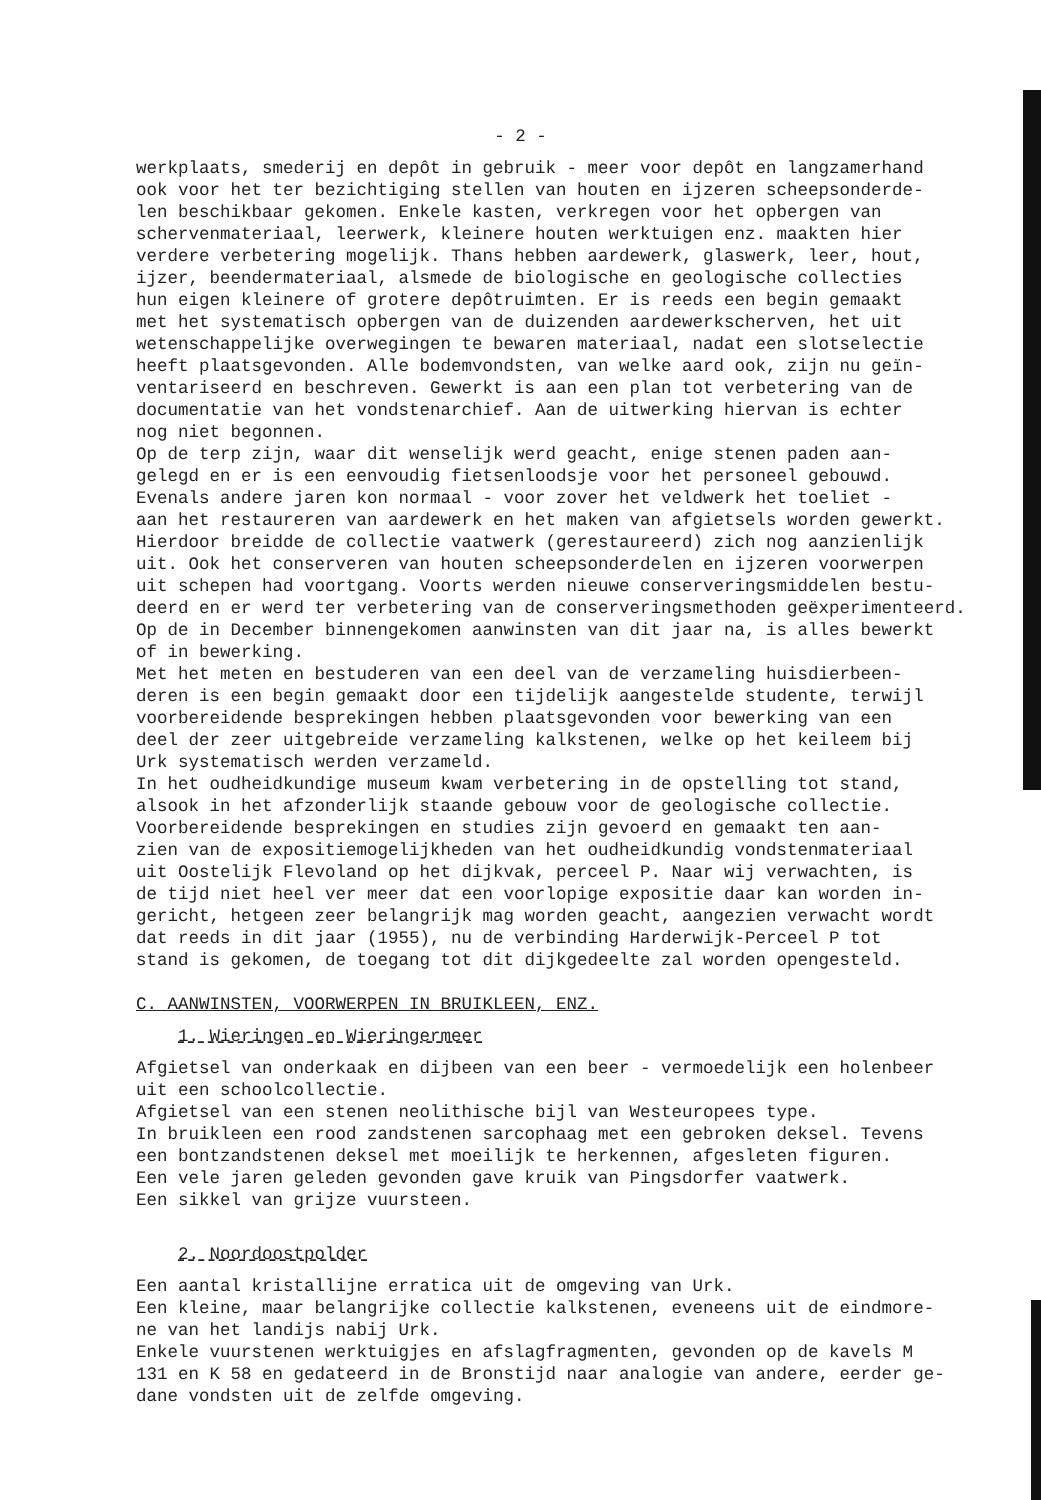- 2 -
werkplaats, smederij en depôt in gebruik - meer voor depôt en langzamerhand ook voor het ter bezichtiging stellen van houten en ijzeren scheepsonderde- len beschikbaar gekomen. Enkele kasten, verkregen voor het opbergen van schervenmateriaal, leerwerk, kleinere houten werktuigen enz. maakten hier verdere verbetering mogelijk. Thans hebben aardewerk, glaswerk, leer, hout, ijzer, beendermateriaal, alsmede de biologische en geologische collecties hun eigen kleinere of grotere depôtruimten. Er is reeds een begin gemaakt met het systematisch opbergen van de duizenden aardewerkscherven, het uit wetenschappelijke overwegingen te bewaren materiaal, nadat een slotselectie heeft plaatsgevonden. Alle bodemvondsten, van welke aard ook, zijn nu geïn- ventariseerd en beschreven. Gewerkt is aan een plan tot verbetering van de documentatie van het vondstenarchief. Aan de uitwerking hiervan is echter nog niet begonnen. Op de terp zijn, waar dit wenselijk werd geacht, enige stenen paden aan- gelegd en er is een eenvoudig fietsenloodsje voor het personeel gebouwd. Evenals andere jaren kon normaal - voor zover het veldwerk het toeliet - aan het restaureren van aardewerk en het maken van afgietsels worden gewerkt. Hierdoor breidde de collectie vaatwerk (gerestaureerd) zich nog aanzienlijk uit. Ook het conserveren van houten scheepsonderdelen en ijzeren voorwerpen uit schepen had voortgang. Voorts werden nieuwe conserveringsmiddelen bestu- deerd en er werd ter verbetering van de conserveringsmethoden geëxperimenteerd. Op de in December binnengekomen aanwinsten van dit jaar na, is alles bewerkt of in bewerking. Met het meten en bestuderen van een deel van de verzameling huisdierbeen- deren is een begin gemaakt door een tijdelijk aangestelde studente, terwijl voorbereidende besprekingen hebben plaatsgevonden voor bewerking van een deel der zeer uitgebreide verzameling kalkstenen, welke op het keileem bij Urk systematisch werden verzameld. In het oudheidkundige museum kwam verbetering in de opstelling tot stand, alsook in het afzonderlijk staande gebouw voor de geologische collectie. Voorbereidende besprekingen en studies zijn gevoerd en gemaakt ten aan- zien van de expositiemogelijkheden van het oudheidkundig vondstenmateriaal uit Oostelijk Flevoland op het dijkvak, perceel P. Naar wij verwachten, is de tijd niet heel ver meer dat een voorlopige expositie daar kan worden in- gericht, hetgeen zeer belangrijk mag worden geacht, aangezien verwacht wordt dat reeds in dit jaar (1955), nu de verbinding Harderwijk-Perceel P tot stand is gekomen, de toegang tot dit dijkgedeelte zal worden opengesteld.
C. AANWINSTEN, VOORWERPEN IN BRUIKLEEN, ENZ.
1. Wieringen en Wieringermeer
Afgietsel van onderkaak en dijbeen van een beer - vermoedelijk een holenbeer uit een schoolcollectie. Afgietsel van een stenen neolithische bijl van Westeuropees type. In bruikleen een rood zandstenen sarcophaag met een gebroken deksel. Tevens een bontzandstenen deksel met moeilijk te herkennen, afgesleten figuren. Een vele jaren geleden gevonden gave kruik van Pingsdorfer vaatwerk. Een sikkel van grijze vuursteen.
2. Noordoostpolder
Een aantal kristallijne erratica uit de omgeving van Urk. Een kleine, maar belangrijke collectie kalkstenen, eveneens uit de eindmore- ne van het landijs nabij Urk. Enkele vuurstenen werktuigjes en afslagfragmenten, gevonden op de kavels M 131 en K 58 en gedateerd in de Bronstijd naar analogie van andere, eerder ge- dane vondsten uit de zelfde omgeving.